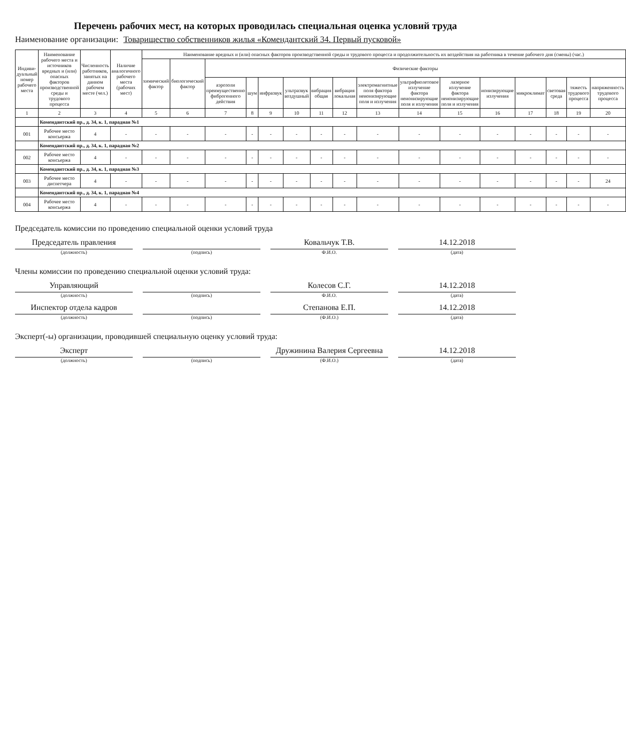Перечень рабочих мест, на которых проводилась специальная оценка условий труда
Наименование организации: Товарищество собственников жилья «Комендантский 34. Первый пусковой»
| Индиви-дуальный номер рабочего места | Наименование рабочего места и источников вредных и (или) опасных факторов производственной среды и трудового процесса | Численность работников, занятых на данном рабочем месте (чел.) | Наличие аналогичного рабочего места (рабочих мест) | Наименование вредных и (или) опасных факторов производственной среды и трудового процесса и продолжительность их воздействия на работника в течение рабочего дня (смены) (час.) | | | | | | | | | | | | | | | |
| --- | --- | --- | --- | --- | --- | --- | --- | --- | --- | --- | --- | --- | --- | --- | --- | --- | --- | --- | --- |
| | | | | химический фактор | биологический фактор | Физические факторы | | | | | | | | | | | | | |
| | | | | | | аэрозоли преимущественно фиброгенного действия | шум | инфразвук | ультразвук воздушный | вибрация общая | вибрация локальная | электромагнитные поля фактора неионизирующие поля и излучения | ультрафиолетовое излучение фактора неионизирующие поля и излучения | лазерное излучение фактора неионизирующие поля и излучения | ионизирующие излучения | микроклимат | световая среда | тяжесть трудового процесса | напряженность трудового процесса |
| 1 | 2 | 3 | 4 | 5 | 6 | 7 | 8 | 9 | 10 | 11 | 12 | 13 | 14 | 15 | 16 | 17 | 18 | 19 | 20 |
| | Комендантский пр., д. 34, к. 1, парадная №1 | | | | | | | | | | | | | | | | | | |
| 001 | Рабочее место консьержа | 4 | - | - | - | - | - | - | - | - | - | - | - | - | - | - | - | - | - |
| | Комендантский пр., д. 34, к. 1, парадная №2 | | | | | | | | | | | | | | | | | | |
| 002 | Рабочее место консьержа | 4 | - | - | - | - | - | - | - | - | - | - | - | - | - | - | - | - | - |
| | Комендантский пр., д. 34, к. 1, парадная №3 | | | | | | | | | | | | | | | | | | |
| 003 | Рабочее место диспетчера | 4 | - | - | - | - | - | - | - | - | - | - | - | - | - | - | - | - | 24 |
| | Комендантский пр., д. 34, к. 1, парадная №4 | | | | | | | | | | | | | | | | | | |
| 004 | Рабочее место консьержа | 4 | - | - | - | - | - | - | - | - | - | - | - | - | - | - | - | - | - |
Председатель комиссии по проведению специальной оценки условий труда
Председатель правления
Ковальчук Т.В.
14.12.2018
(должность) (подпись) Ф.И.О. (дата)
Члены комиссии по проведению специальной оценки условий труда:
Управляющий
Колесов С.Г.
14.12.2018
(должность) (подпись) Ф.И.О. (дата)
Инспектор отдела кадров
Степанова Е.П.
14.12.2018
(должность) (подпись) (Ф.И.О.) (дата)
Эксперт(-ы) организации, проводившей специальную оценку условий труда:
Эксперт
Дружинина Валерия Сергеевна
14.12.2018
(должность) (подпись) (Ф.И.О.) (дата)